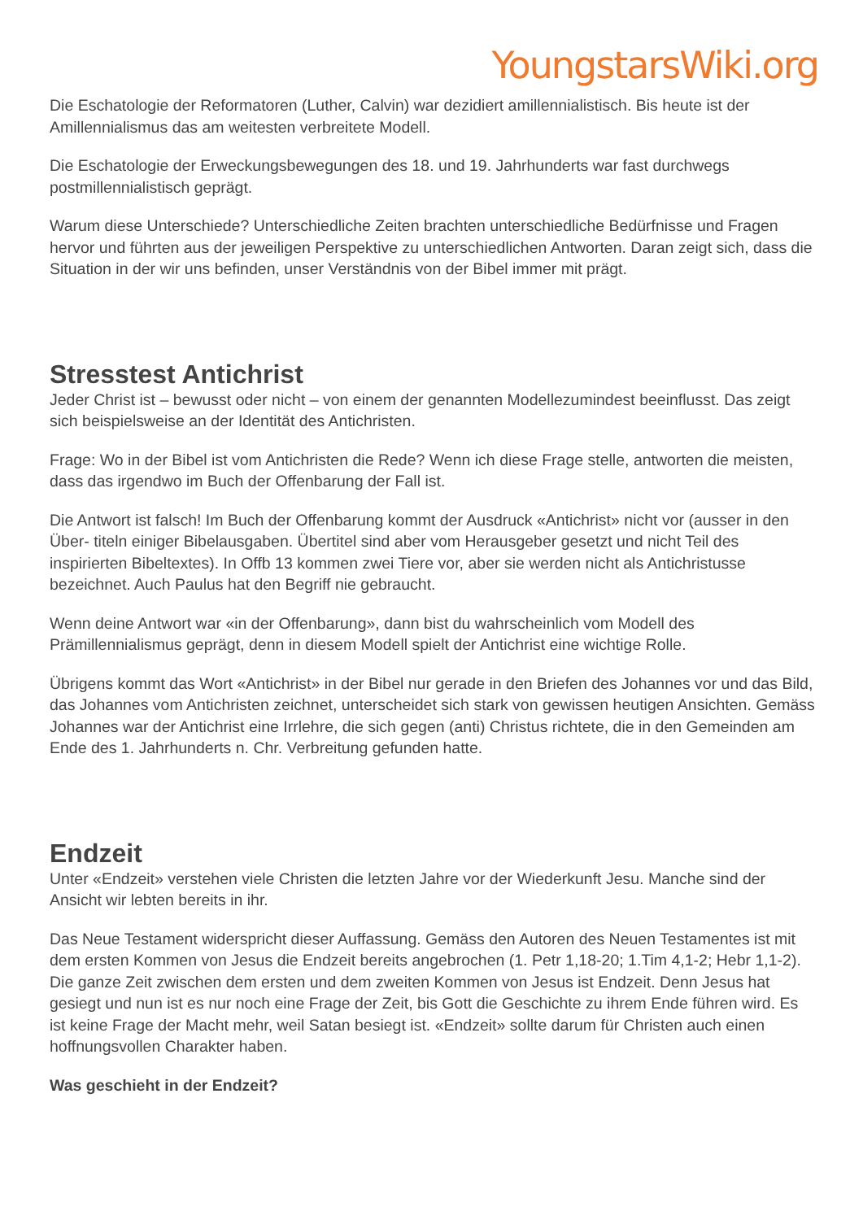YoungstarsWiki.org
Die Eschatologie der Reformatoren (Luther, Calvin) war dezidiert amillennialistisch. Bis heute ist der Amillennialismus das am weitesten verbreitete Modell.
Die Eschatologie der Erweckungsbewegungen des 18. und 19. Jahrhunderts war fast durchwegs postmillennialistisch geprägt.
Warum diese Unterschiede? Unterschiedliche Zeiten brachten unterschiedliche Bedürfnisse und Fragen hervor und führten aus der jeweiligen Perspektive zu unterschiedlichen Antworten. Daran zeigt sich, dass die Situation in der wir uns befinden, unser Verständnis von der Bibel immer mit prägt.
Stresstest Antichrist
Jeder Christ ist – bewusst oder nicht – von einem der genannten Modellezumindest beeinflusst. Das zeigt sich beispielsweise an der Identität des Antichristen.
Frage: Wo in der Bibel ist vom Antichristen die Rede? Wenn ich diese Frage stelle, antworten die meisten, dass das irgendwo im Buch der Offenbarung der Fall ist.
Die Antwort ist falsch! Im Buch der Offenbarung kommt der Ausdruck «Antichrist» nicht vor (ausser in den Über- titeln einiger Bibelausgaben. Übertitel sind aber vom Herausgeber gesetzt und nicht Teil des inspirierten Bibeltextes). In Offb 13 kommen zwei Tiere vor, aber sie werden nicht als Antichristusse bezeichnet. Auch Paulus hat den Begriff nie gebraucht.
Wenn deine Antwort war «in der Offenbarung», dann bist du wahrscheinlich vom Modell des Prämillennialismus geprägt, denn in diesem Modell spielt der Antichrist eine wichtige Rolle.
Übrigens kommt das Wort «Antichrist» in der Bibel nur gerade in den Briefen des Johannes vor und das Bild, das Johannes vom Antichristen zeichnet, unterscheidet sich stark von gewissen heutigen Ansichten. Gemäss Johannes war der Antichrist eine Irrlehre, die sich gegen (anti) Christus richtete, die in den Gemeinden am Ende des 1. Jahrhunderts n. Chr. Verbreitung gefunden hatte.
Endzeit
Unter «Endzeit» verstehen viele Christen die letzten Jahre vor der Wiederkunft Jesu. Manche sind der Ansicht wir lebten bereits in ihr.
Das Neue Testament widerspricht dieser Auffassung. Gemäss den Autoren des Neuen Testamentes ist mit dem ersten Kommen von Jesus die Endzeit bereits angebrochen (1. Petr 1,18-20; 1.Tim 4,1-2; Hebr 1,1-2). Die ganze Zeit zwischen dem ersten und dem zweiten Kommen von Jesus ist Endzeit. Denn Jesus hat gesiegt und nun ist es nur noch eine Frage der Zeit, bis Gott die Geschichte zu ihrem Ende führen wird. Es ist keine Frage der Macht mehr, weil Satan besiegt ist. «Endzeit» sollte darum für Christen auch einen hoffnungsvollen Charakter haben.
Was geschieht in der Endzeit?